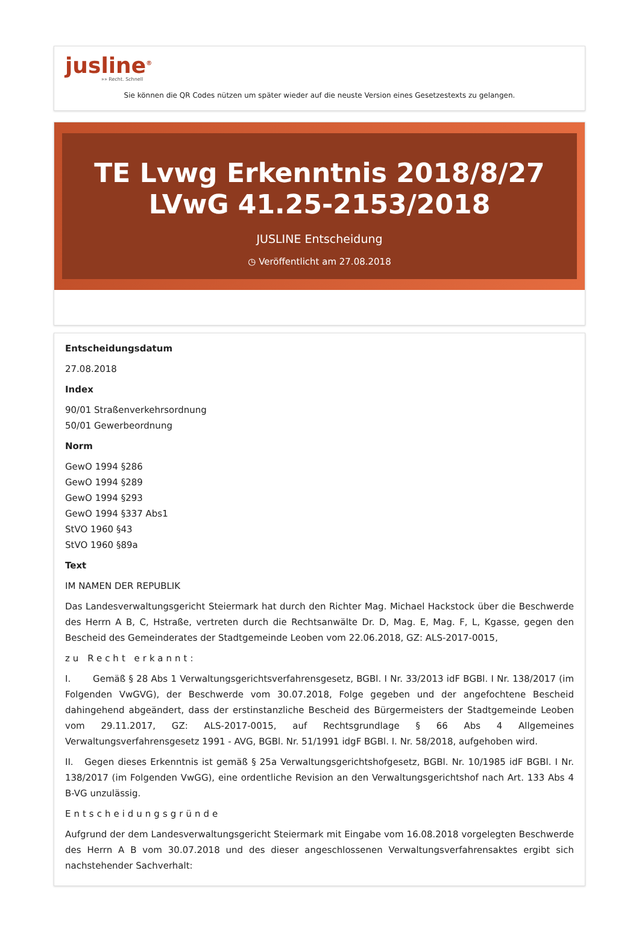jusline<sup>®</sup>
»» Recht. Schnell
Sie können die QR Codes nützen um später wieder auf die neuste Version eines Gesetzestexts zu gelangen.
TE Lvwg Erkenntnis 2018/8/27 LVwG 41.25-2153/2018
JUSLINE Entscheidung
◷ Veröffentlicht am 27.08.2018
Entscheidungsdatum
27.08.2018
Index
90/01 Straßenverkehrsordnung
50/01 Gewerbeordnung
Norm
GewO 1994 §286
GewO 1994 §289
GewO 1994 §293
GewO 1994 §337 Abs1
StVO 1960 §43
StVO 1960 §89a
Text
IM NAMEN DER REPUBLIK
Das Landesverwaltungsgericht Steiermark hat durch den Richter Mag. Michael Hackstock über die Beschwerde des Herrn A B, C, Hstraße, vertreten durch die Rechtsanwälte Dr. D, Mag. E, Mag. F, L, Kgasse, gegen den Bescheid des Gemeinderates der Stadtgemeinde Leoben vom 22.06.2018, GZ: ALS-2017-0015,
zu Recht erkannt:
I. Gemäß § 28 Abs 1 Verwaltungsgerichtsverfahrensgesetz, BGBl. I Nr. 33/2013 idF BGBl. I Nr. 138/2017 (im Folgenden VwGVG), der Beschwerde vom 30.07.2018, Folge gegeben und der angefochtene Bescheid dahingehend abgeändert, dass der erstinstanzliche Bescheid des Bürgermeisters der Stadtgemeinde Leoben vom 29.11.2017, GZ: ALS-2017-0015, auf Rechtsgrundlage § 66 Abs 4 Allgemeines Verwaltungsverfahrensgesetz 1991 - AVG, BGBl. Nr. 51/1991 idgF BGBl. I. Nr. 58/2018, aufgehoben wird.
II. Gegen dieses Erkenntnis ist gemäß § 25a Verwaltungsgerichtshofgesetz, BGBl. Nr. 10/1985 idF BGBl. I Nr. 138/2017 (im Folgenden VwGG), eine ordentliche Revision an den Verwaltungsgerichtshof nach Art. 133 Abs 4 B-VG unzulässig.
Entscheidungsgründe
Aufgrund der dem Landesverwaltungsgericht Steiermark mit Eingabe vom 16.08.2018 vorgelegten Beschwerde des Herrn A B vom 30.07.2018 und des dieser angeschlossenen Verwaltungsverfahrensaktes ergibt sich nachstehender Sachverhalt: